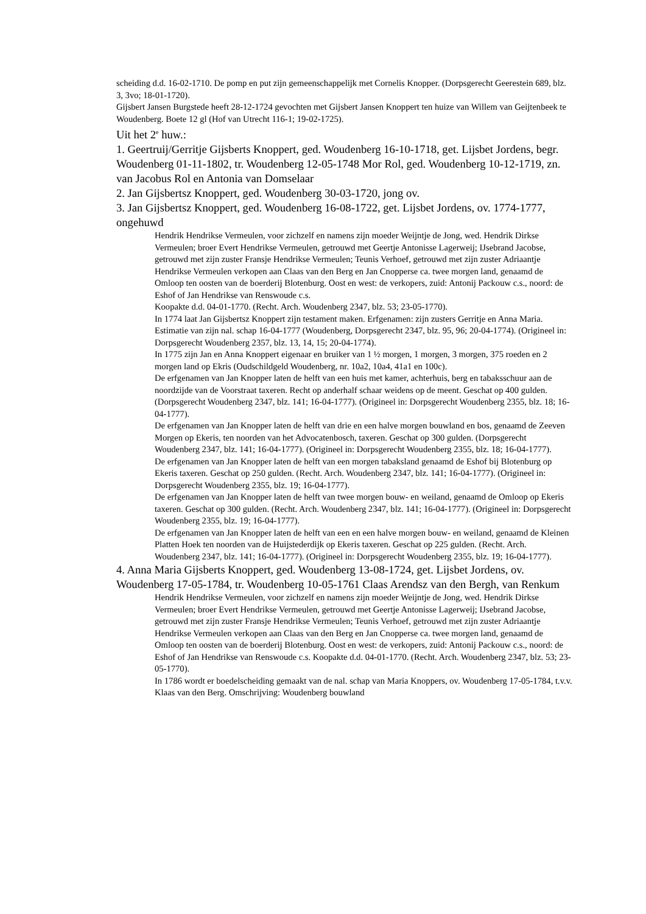scheiding d.d. 16-02-1710. De pomp en put zijn gemeenschappelijk met Cornelis Knopper. (Dorpsgerecht Geerestein 689, blz. 3, 3vo; 18-01-1720).
Gijsbert Jansen Burgstede heeft 28-12-1724 gevochten met Gijsbert Jansen Knoppert ten huize van Willem van Geijtenbeek te Woudenberg. Boete 12 gl (Hof van Utrecht 116-1; 19-02-1725).
Uit het 2<sup>e</sup> huw.:
1. Geertruij/Gerritje Gijsberts Knoppert, ged. Woudenberg 16-10-1718, get. Lijsbet Jordens, begr. Woudenberg 01-11-1802, tr. Woudenberg 12-05-1748 Mor Rol, ged. Woudenberg 10-12-1719, zn. van Jacobus Rol en Antonia van Domselaar
2. Jan Gijsbertsz Knoppert, ged. Woudenberg 30-03-1720, jong ov.
3. Jan Gijsbertsz Knoppert, ged. Woudenberg 16-08-1722, get. Lijsbet Jordens, ov. 1774-1777, ongehuwd
Hendrik Hendrikse Vermeulen, voor zichzelf en namens zijn moeder Weijntje de Jong, wed. Hendrik Dirkse Vermeulen; broer Evert Hendrikse Vermeulen, getrouwd met Geertje Antonisse Lagerweij; IJsebrand Jacobse, getrouwd met zijn zuster Fransje Hendrikse Vermeulen; Teunis Verhoef, getrouwd met zijn zuster Adriaantje Hendrikse Vermeulen verkopen aan Claas van den Berg en Jan Cnopperse ca. twee morgen land, genaamd de Omloop ten oosten van de boerderij Blotenburg. Oost en west: de verkopers, zuid: Antonij Packouw c.s., noord: de Eshof of Jan Hendrikse van Renswoude c.s.
Koopakte d.d. 04-01-1770. (Recht. Arch. Woudenberg 2347, blz. 53; 23-05-1770).
In 1774 laat Jan Gijsbertsz Knoppert zijn testament maken. Erfgenamen: zijn zusters Gerritje en Anna Maria. Estimatie van zijn nal. schap 16-04-1777 (Woudenberg, Dorpsgerecht 2347, blz. 95, 96; 20-04-1774). (Origineel in: Dorpsgerecht Woudenberg 2357, blz. 13, 14, 15; 20-04-1774).
In 1775 zijn Jan en Anna Knoppert eigenaar en bruiker van 1 ½ morgen, 1 morgen, 3 morgen, 375 roeden en 2 morgen land op Ekris (Oudschildgeld Woudenberg, nr. 10a2, 10a4, 41a1 en 100c).
De erfgenamen van Jan Knopper laten de helft van een huis met kamer, achterhuis, berg en tabaksschuur aan de noordzijde van de Voorstraat taxeren. Recht op anderhalf schaar weidens op de meent. Geschat op 400 gulden. (Dorpsgerecht Woudenberg 2347, blz. 141; 16-04-1777). (Origineel in: Dorpsgerecht Woudenberg 2355, blz. 18; 16-04-1777).
De erfgenamen van Jan Knopper laten de helft van drie en een halve morgen bouwland en bos, genaamd de Zeeven Morgen op Ekeris, ten noorden van het Advocatenbosch, taxeren. Geschat op 300 gulden. (Dorpsgerecht Woudenberg 2347, blz. 141; 16-04-1777). (Origineel in: Dorpsgerecht Woudenberg 2355, blz. 18; 16-04-1777).
De erfgenamen van Jan Knopper laten de helft van een morgen tabaksland genaamd de Eshof bij Blotenburg op Ekeris taxeren. Geschat op 250 gulden. (Recht. Arch. Woudenberg 2347, blz. 141; 16-04-1777). (Origineel in: Dorpsgerecht Woudenberg 2355, blz. 19; 16-04-1777).
De erfgenamen van Jan Knopper laten de helft van twee morgen bouw- en weiland, genaamd de Omloop op Ekeris taxeren. Geschat op 300 gulden. (Recht. Arch. Woudenberg 2347, blz. 141; 16-04-1777). (Origineel in: Dorpsgerecht Woudenberg 2355, blz. 19; 16-04-1777).
De erfgenamen van Jan Knopper laten de helft van een en een halve morgen bouw- en weiland, genaamd de Kleinen Platten Hoek ten noorden van de Huijstederdijk op Ekeris taxeren. Geschat op 225 gulden. (Recht. Arch. Woudenberg 2347, blz. 141; 16-04-1777). (Origineel in: Dorpsgerecht Woudenberg 2355, blz. 19; 16-04-1777).
4. Anna Maria Gijsberts Knoppert, ged. Woudenberg 13-08-1724, get. Lijsbet Jordens, ov. Woudenberg 17-05-1784, tr. Woudenberg 10-05-1761 Claas Arendsz van den Bergh, van Renkum
Hendrik Hendrikse Vermeulen, voor zichzelf en namens zijn moeder Weijntje de Jong, wed. Hendrik Dirkse Vermeulen; broer Evert Hendrikse Vermeulen, getrouwd met Geertje Antonisse Lagerweij; IJsebrand Jacobse, getrouwd met zijn zuster Fransje Hendrikse Vermeulen; Teunis Verhoef, getrouwd met zijn zuster Adriaantje Hendrikse Vermeulen verkopen aan Claas van den Berg en Jan Cnopperse ca. twee morgen land, genaamd de Omloop ten oosten van de boerderij Blotenburg. Oost en west: de verkopers, zuid: Antonij Packouw c.s., noord: de Eshof of Jan Hendrikse van Renswoude c.s. Koopakte d.d. 04-01-1770. (Recht. Arch. Woudenberg 2347, blz. 53; 23-05-1770).
In 1786 wordt er boedelscheiding gemaakt van de nal. schap van Maria Knoppers, ov. Woudenberg 17-05-1784, t.v.v. Klaas van den Berg. Omschrijving: Woudenberg bouwland